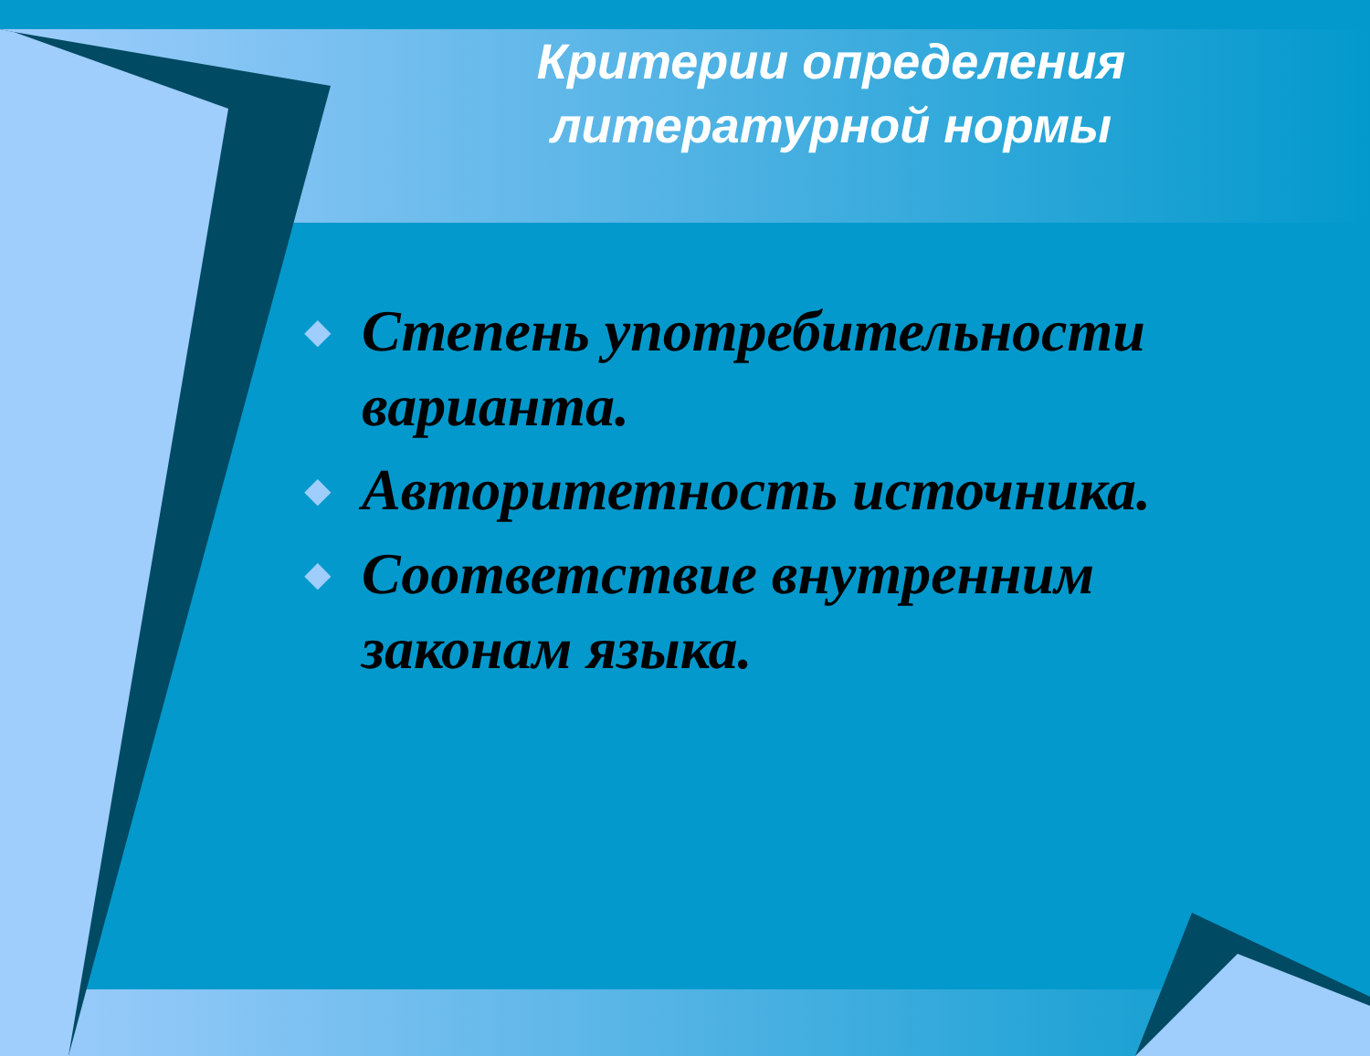Критерии определения литературной нормы
◆ Степень употребительности варианта.
◆ Авторитетность источника.
◆ Соответствие внутренним законам языка.